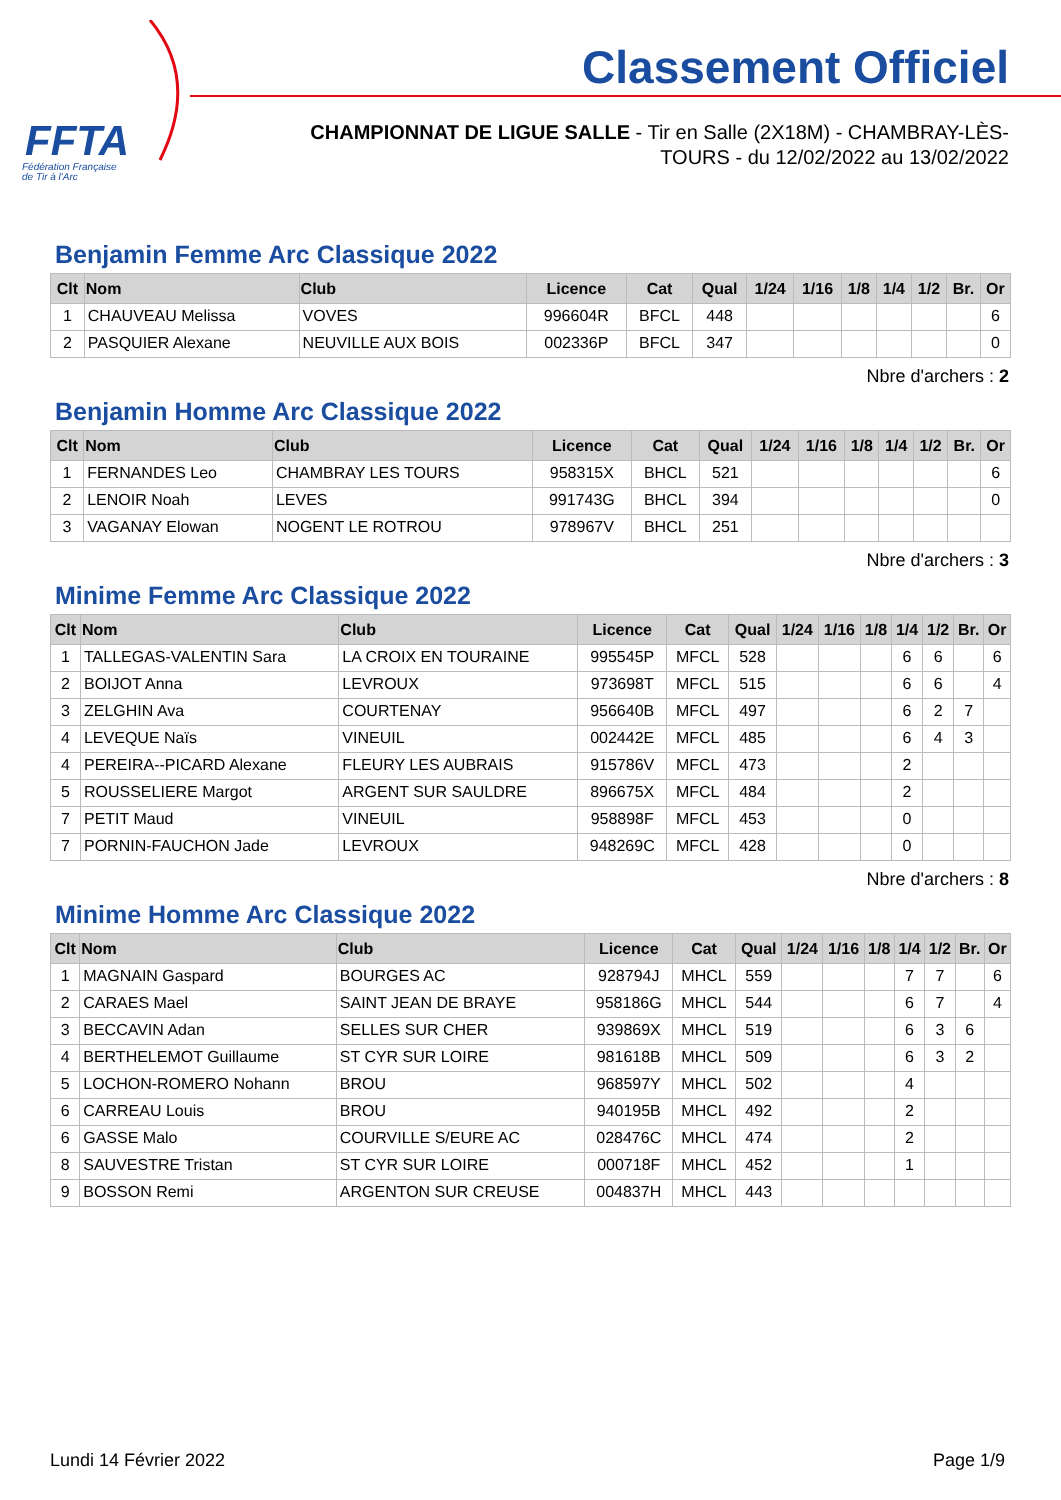FFTA
Fédération Française
de Tir à l'Arc
Classement Officiel
CHAMPIONNAT DE LIGUE SALLE - Tir en Salle (2X18M) - CHAMBRAY-LÈS-TOURS - du 12/02/2022 au 13/02/2022
Benjamin Femme Arc Classique 2022
| Clt | Nom | Club | Licence | Cat | Qual | 1/24 | 1/16 | 1/8 | 1/4 | 1/2 | Br. | Or |
| --- | --- | --- | --- | --- | --- | --- | --- | --- | --- | --- | --- | --- |
| 1 | CHAUVEAU Melissa | VOVES | 996604R | BFCL | 448 | | | | | | | 6 |
| 2 | PASQUIER Alexane | NEUVILLE AUX BOIS | 002336P | BFCL | 347 | | | | | | | 0 |
Nbre d'archers : 2
Benjamin Homme Arc Classique 2022
| Clt | Nom | Club | Licence | Cat | Qual | 1/24 | 1/16 | 1/8 | 1/4 | 1/2 | Br. | Or |
| --- | --- | --- | --- | --- | --- | --- | --- | --- | --- | --- | --- | --- |
| 1 | FERNANDES Leo | CHAMBRAY LES TOURS | 958315X | BHCL | 521 | | | | | | | 6 |
| 2 | LENOIR Noah | LEVES | 991743G | BHCL | 394 | | | | | | | 0 |
| 3 | VAGANAY Elowan | NOGENT LE ROTROU | 978967V | BHCL | 251 | | | | | | | |
Nbre d'archers : 3
Minime Femme Arc Classique 2022
| Clt | Nom | Club | Licence | Cat | Qual | 1/24 | 1/16 | 1/8 | 1/4 | 1/2 | Br. | Or |
| --- | --- | --- | --- | --- | --- | --- | --- | --- | --- | --- | --- | --- |
| 1 | TALLEGAS-VALENTIN Sara | LA CROIX EN TOURAINE | 995545P | MFCL | 528 | | | | 6 | 6 | | 6 |
| 2 | BOIJOT Anna | LEVROUX | 973698T | MFCL | 515 | | | | 6 | 6 | | 4 |
| 3 | ZELGHIN Ava | COURTENAY | 956640B | MFCL | 497 | | | | 6 | 2 | 7 | |
| 4 | LEVEQUE Naïs | VINEUIL | 002442E | MFCL | 485 | | | | 6 | 4 | 3 | |
| 4 | PEREIRA--PICARD Alexane | FLEURY LES AUBRAIS | 915786V | MFCL | 473 | | | | 2 | | | |
| 5 | ROUSSELIERE Margot | ARGENT SUR SAULDRE | 896675X | MFCL | 484 | | | | 2 | | | |
| 7 | PETIT Maud | VINEUIL | 958898F | MFCL | 453 | | | | 0 | | | |
| 7 | PORNIN-FAUCHON Jade | LEVROUX | 948269C | MFCL | 428 | | | | 0 | | | |
Nbre d'archers : 8
Minime Homme Arc Classique 2022
| Clt | Nom | Club | Licence | Cat | Qual | 1/24 | 1/16 | 1/8 | 1/4 | 1/2 | Br. | Or |
| --- | --- | --- | --- | --- | --- | --- | --- | --- | --- | --- | --- | --- |
| 1 | MAGNAIN Gaspard | BOURGES AC | 928794J | MHCL | 559 | | | | 7 | 7 | | 6 |
| 2 | CARAES Mael | SAINT JEAN DE BRAYE | 958186G | MHCL | 544 | | | | 6 | 7 | | 4 |
| 3 | BECCAVIN Adan | SELLES SUR CHER | 939869X | MHCL | 519 | | | | 6 | 3 | 6 | |
| 4 | BERTHELEMOT Guillaume | ST CYR SUR LOIRE | 981618B | MHCL | 509 | | | | 6 | 3 | 2 | |
| 5 | LOCHON-ROMERO Nohann | BROU | 968597Y | MHCL | 502 | | | | 4 | | | |
| 6 | CARREAU Louis | BROU | 940195B | MHCL | 492 | | | | 2 | | | |
| 6 | GASSE Malo | COURVILLE S/EURE AC | 028476C | MHCL | 474 | | | | 2 | | | |
| 8 | SAUVESTRE Tristan | ST CYR SUR LOIRE | 000718F | MHCL | 452 | | | | 1 | | | |
| 9 | BOSSON Remi | ARGENTON SUR CREUSE | 004837H | MHCL | 443 | | | | | | | |
Lundi 14 Février 2022 Page 1/9